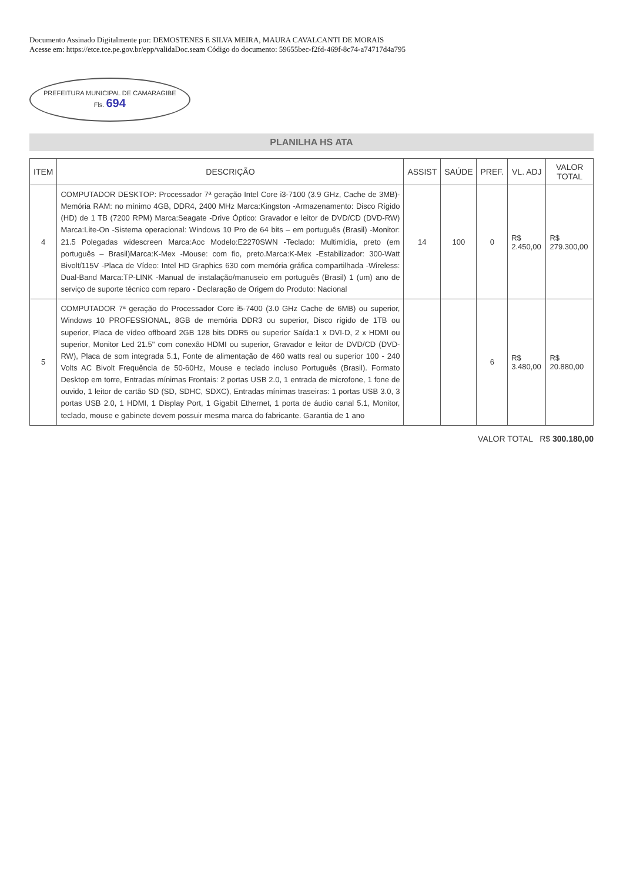Documento Assinado Digitalmente por: DEMOSTENES E SILVA MEIRA, MAURA CAVALCANTI DE MORAIS
Acesse em: https://etce.tce.pe.gov.br/epp/validaDoc.seam Código do documento: 59655bec-f2fd-469f-8c74-a74717d4a795
PREFEITURA MUNICIPAL DE CAMARAGIBE
Fls. 694
PLANILHA HS ATA
| ITEM | DESCRIÇÃO | ASSIST | SAÚDE | PREF. | VL. ADJ | VALOR TOTAL |
| --- | --- | --- | --- | --- | --- | --- |
| 4 | COMPUTADOR DESKTOP: Processador 7ª geração Intel Core i3-7100 (3.9 GHz, Cache de 3MB)-Memória RAM: no mínimo 4GB, DDR4, 2400 MHz Marca:Kingston -Armazenamento: Disco Rígido (HD) de 1 TB (7200 RPM) Marca:Seagate -Drive Óptico: Gravador e leitor de DVD/CD (DVD-RW) Marca:Lite-On -Sistema operacional: Windows 10 Pro de 64 bits – em português (Brasil) -Monitor: 21.5 Polegadas widescreen Marca:Aoc Modelo:E2270SWN -Teclado: Multimídia, preto (em português – Brasil)Marca:K-Mex -Mouse: com fio, preto.Marca:K-Mex -Estabilizador: 300-Watt Bivolt/115V -Placa de Vídeo: Intel HD Graphics 630 com memória gráfica compartilhada -Wireless: Dual-Band Marca:TP-LINK -Manual de instalação/manuseio em português (Brasil) 1 (um) ano de serviço de suporte técnico com reparo - Declaração de Origem do Produto: Nacional | 14 | 100 | 0 | R$ 2.450,00 | R$ 279.300,00 |
| 5 | COMPUTADOR 7ª geração do Processador Core i5-7400 (3.0 GHz Cache de 6MB) ou superior, Windows 10 PROFESSIONAL, 8GB de memória DDR3 ou superior, Disco rígido de 1TB ou superior, Placa de vídeo offboard 2GB 128 bits DDR5 ou superior Saída:1 x DVI-D, 2 x HDMI ou superior, Monitor Led 21.5" com conexão HDMI ou superior, Gravador e leitor de DVD/CD (DVD-RW), Placa de som integrada 5.1, Fonte de alimentação de 460 watts real ou superior 100 - 240 Volts AC Bivolt Frequência de 50-60Hz, Mouse e teclado incluso Português (Brasil). Formato Desktop em torre, Entradas mínimas Frontais: 2 portas USB 2.0, 1 entrada de microfone, 1 fone de ouvido, 1 leitor de cartão SD (SD, SDHC, SDXC), Entradas mínimas traseiras: 1 portas USB 3.0, 3 portas USB 2.0, 1 HDMI, 1 Display Port, 1 Gigabit Ethernet, 1 porta de áudio canal 5.1, Monitor, teclado, mouse e gabinete devem possuir mesma marca do fabricante. Garantia de 1 ano | | | 6 | R$ 3.480,00 | R$ 20.880,00 |
VALOR TOTAL R$ 300.180,00